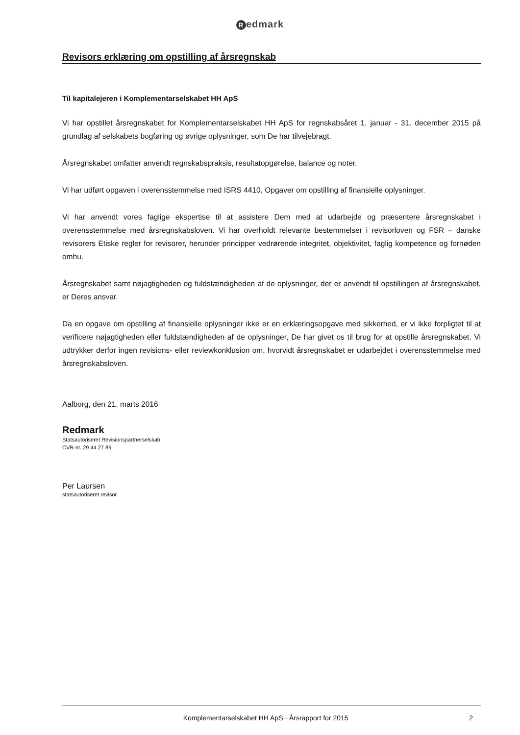Redmark
Revisors erklæring om opstilling af årsregnskab
Til kapitalejeren i Komplementarselskabet HH ApS
Vi har opstillet årsregnskabet for Komplementarselskabet HH ApS for regnskabsåret 1. januar - 31. december 2015 på grundlag af selskabets bogføring og øvrige oplysninger, som De har tilvejebragt.
Årsregnskabet omfatter anvendt regnskabspraksis, resultatopgørelse, balance og noter.
Vi har udført opgaven i overensstemmelse med ISRS 4410, Opgaver om opstilling af finansielle oplysninger.
Vi har anvendt vores faglige ekspertise til at assistere Dem med at udarbejde og præsentere årsregnskabet i overensstemmelse med årsregnskabsloven. Vi har overholdt relevante bestemmelser i revisorloven og FSR – danske revisorers Etiske regler for revisorer, herunder principper vedrørende integritet, objektivitet, faglig kompetence og fornøden omhu.
Årsregnskabet samt nøjagtigheden og fuldstændigheden af de oplysninger, der er anvendt til opstillingen af årsregnskabet, er Deres ansvar.
Da en opgave om opstilling af finansielle oplysninger ikke er en erklæringsopgave med sikkerhed, er vi ikke forpligtet til at verificere nøjagtigheden eller fuldstændigheden af de oplysninger, De har givet os til brug for at opstille årsregnskabet. Vi udtrykker derfor ingen revisions- eller reviewkonklusion om, hvorvidt årsregnskabet er udarbejdet i overensstemmelse med årsregnskabsloven.
Aalborg, den 21. marts 2016
Redmark
Statsautoriseret Revisionspartnerselskab
CVR-nr. 29 44 27 89
Per Laursen
statsautoriseret revisor
Komplementarselskabet HH ApS · Årsrapport for 2015
2